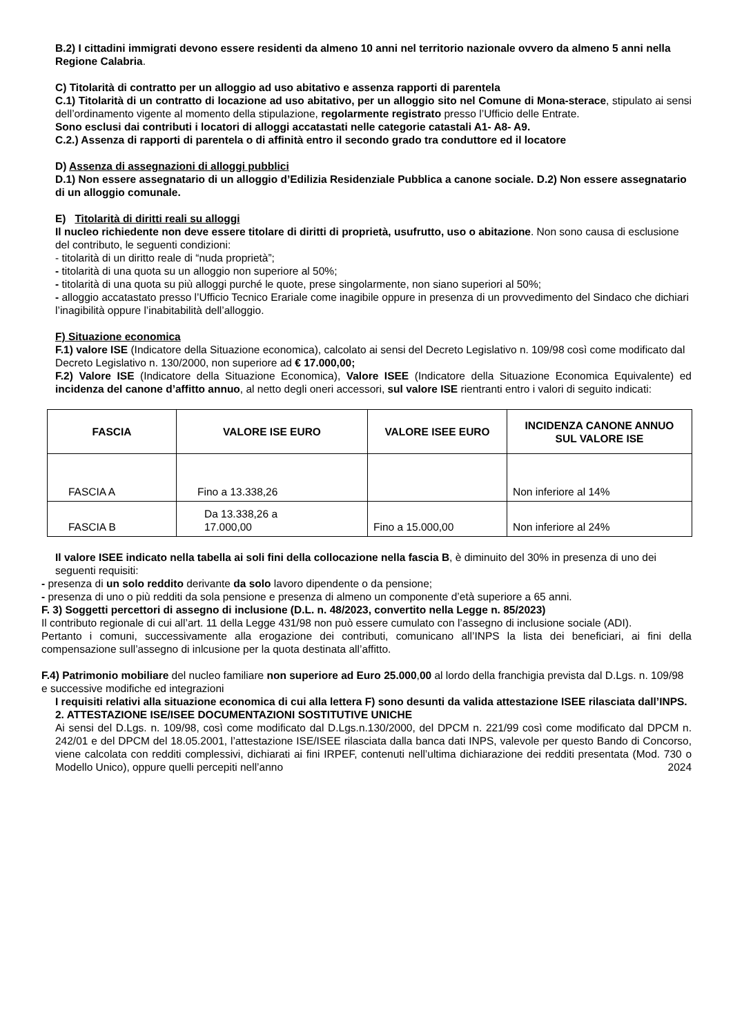B.2) I cittadini immigrati devono essere residenti da almeno 10 anni nel territorio nazionale ovvero da almeno 5 anni nella Regione Calabria.
C) Titolarità di contratto per un alloggio ad uso abitativo e assenza rapporti di parentela
C.1) Titolarità di un contratto di locazione ad uso abitativo, per un alloggio sito nel Comune di Mona-sterace, stipulato ai sensi dell’ordinamento vigente al momento della stipulazione, regolarmente registrato presso l’Ufficio delle Entrate.
Sono esclusi dai contributi i locatori di alloggi accatastati nelle categorie catastali A1- A8- A9.
C.2.) Assenza di rapporti di parentela o di affinità entro il secondo grado tra conduttore ed il locatore
D) Assenza di assegnazioni di alloggi pubblici
D.1) Non essere assegnatario di un alloggio d’Edilizia Residenziale Pubblica a canone sociale. D.2) Non essere assegnatario di un alloggio comunale.
E) Titolarità di diritti reali su alloggi
Il nucleo richiedente non deve essere titolare di diritti di proprietà, usufrutto, uso o abitazione. Non sono causa di esclusione del contributo, le seguenti condizioni:
- titolarità di un diritto reale di “nuda proprietà”;
- titolarità di una quota su un alloggio non superiore al 50%;
- titolarità di una quota su più alloggi purché le quote, prese singolarmente, non siano superiori al 50%;
- alloggio accatastato presso l’Ufficio Tecnico Erariale come inagibile oppure in presenza di un provvedimento del Sindaco che dichiari l’inagibilità oppure l’inabitabilità dell’alloggio.
F) Situazione economica
F.1) valore ISE (Indicatore della Situazione economica), calcolato ai sensi del Decreto Legislativo n. 109/98 così come modificato dal Decreto Legislativo n. 130/2000, non superiore ad € 17.000,00;
F.2) Valore ISE (Indicatore della Situazione Economica), Valore ISEE (Indicatore della Situazione Economica Equivalente) ed incidenza del canone d’affitto annuo, al netto degli oneri accessori, sul valore ISE rientranti entro i valori di seguito indicati:
| FASCIA | VALORE ISE EURO | VALORE ISEE EURO | INCIDENZA CANONE ANNUO SUL VALORE ISE |
| --- | --- | --- | --- |
| FASCIA A | Fino a 13.338,26 | | Non inferiore al 14% |
| FASCIA B | Da 13.338,26 a 17.000,00 | Fino a 15.000,00 | Non inferiore al 24% |
Il valore ISEE indicato nella tabella ai soli fini della collocazione nella fascia B, è diminuito del 30% in presenza di uno dei seguenti requisiti:
- presenza di un solo reddito derivante da solo lavoro dipendente o da pensione;
- presenza di uno o più redditi da sola pensione e presenza di almeno un componente d’età superiore a 65 anni.
F. 3) Soggetti percettori di assegno di inclusione (D.L. n. 48/2023, convertito nella Legge n. 85/2023)
Il contributo regionale di cui all’art. 11 della Legge 431/98 non può essere cumulato con l’assegno di inclusione sociale (ADI).
Pertanto i comuni, successivamente alla erogazione dei contributi, comunicano all’INPS la lista dei beneficiari, ai fini della compensazione sull’assegno di inlcusione per la quota destinata all’affitto.
F.4) Patrimonio mobiliare del nucleo familiare non superiore ad Euro 25.000,00 al lordo della franchigia prevista dal D.Lgs. n. 109/98 e successive modifiche ed integrazioni
I requisiti relativi alla situazione economica di cui alla lettera F) sono desunti da valida attestazione ISEE rilasciata dall’INPS.
2. ATTESTAZIONE ISE/ISEE DOCUMENTAZIONI SOSTITUTIVE UNICHE
Ai sensi del D.Lgs. n. 109/98, così come modificato dal D.Lgs.n.130/2000, del DPCM n. 221/99 così come modificato dal DPCM n. 242/01 e del DPCM del 18.05.2001, l’attestazione ISE/ISEE rilasciata dalla banca dati INPS, valevole per questo Bando di Concorso, viene calcolata con redditi complessivi, dichiarati ai fini IRPEF, contenuti nell’ultima dichiarazione dei redditi presentata (Mod. 730 o Modello Unico), oppure quelli percepiti nell’anno 2024